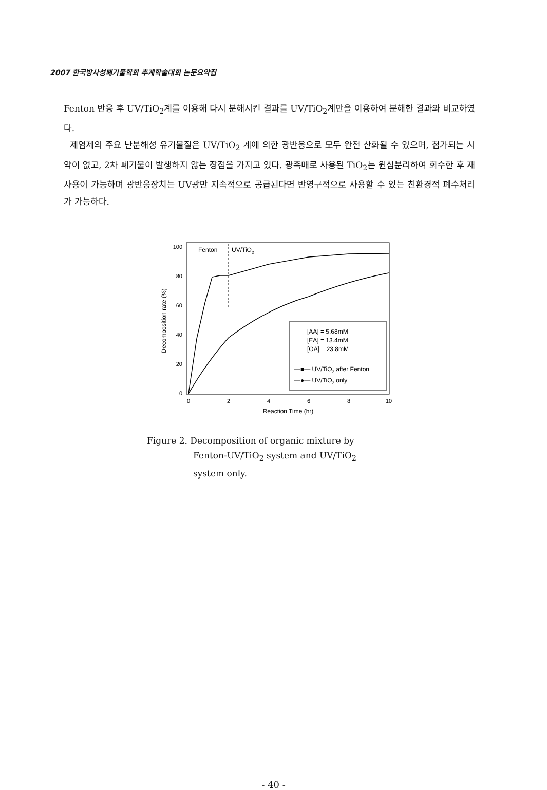2007 한국방사성폐기물학회 추계학술대회 논문요약집
Fenton 반응 후 UV/TiO<sub>2</sub>계를 이용해 다시 분해시킨 결과를 UV/TiO<sub>2</sub>계만을 이용하여 분해한 결과와 비교하였다.
제염제의 주요 난분해성 유기물질은 UV/TiO<sub>2</sub> 계에 의한 광반응으로 모두 완전 산화될 수 있으며, 첨가되는 시약이 없고, 2차 폐기물이 발생하지 않는 장점을 가지고 있다. 광촉매로 사용된 TiO<sub>2</sub>는 원심분리하여 회수한 후 재사용이 가능하며 광반응장치는 UV광만 지속적으로 공급된다면 반영구적으로 사용할 수 있는 친환경적 폐수처리가 가능하다.
Decomposition rate (%)
100
80
60
40
20
0
0
2
4
6
8
10
Reaction Time (hr)
Fenton
UV/TiO2
[AA] = 5.68mM
[EA] = 13.4mM
[OA] = 23.8mM
—■— UV/TiO2 after Fenton
—●— UV/TiO2 only
Figure 2. Decomposition of organic mixture by
Fenton-UV/TiO<sub>2</sub> system and UV/TiO<sub>2</sub>
system only.
- 40 -